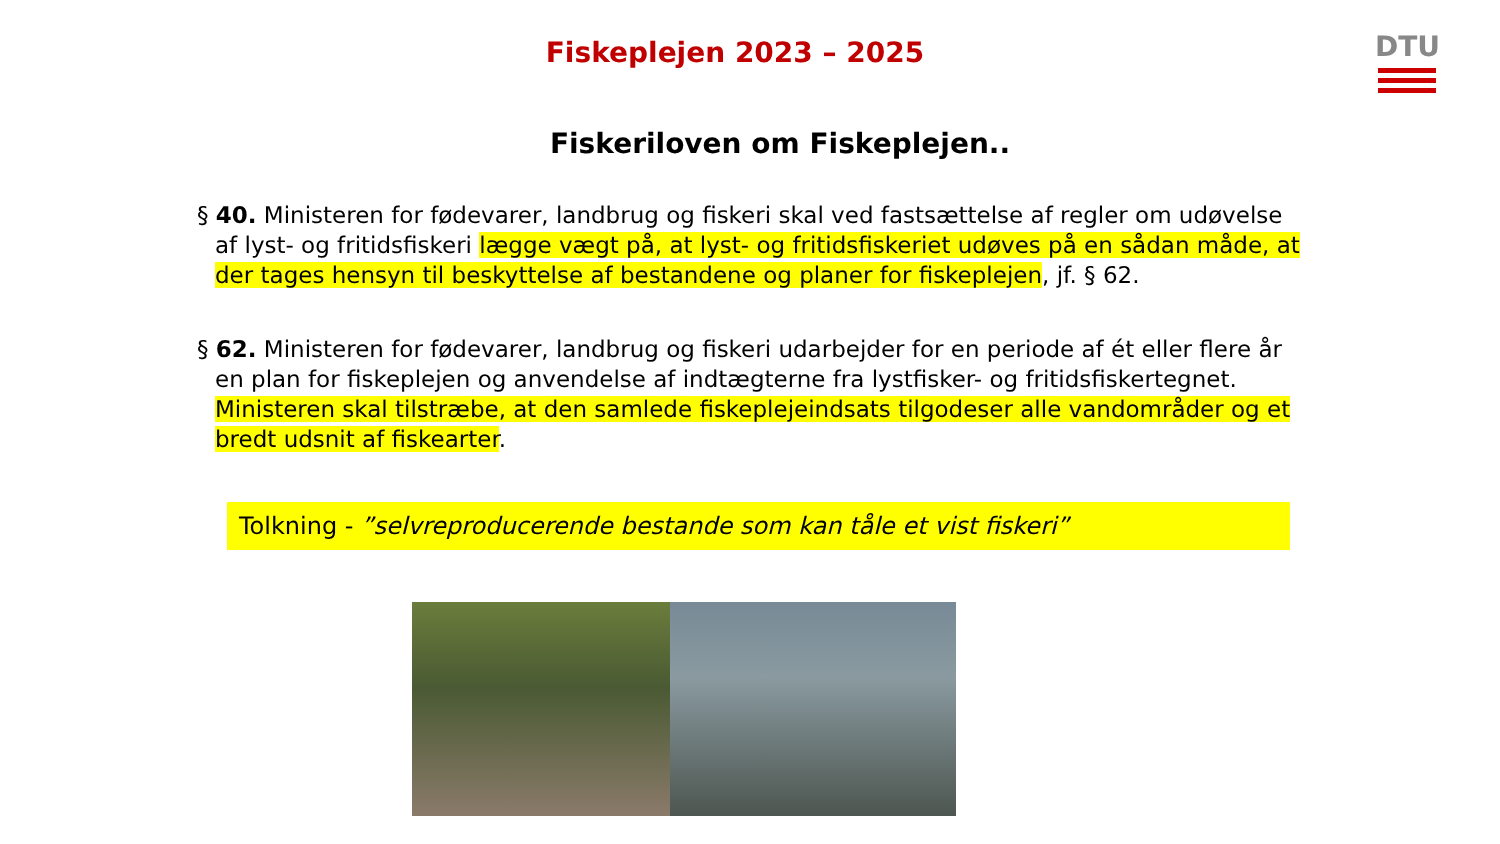DTU
Fiskeplejen 2023 – 2025
Fiskeriloven om Fiskeplejen..
§ 40. Ministeren for fødevarer, landbrug og fiskeri skal ved fastsættelse af regler om udøvelse af lyst- og fritidsfiskeri lægge vægt på, at lyst- og fritidsfiskeriet udøves på en sådan måde, at der tages hensyn til beskyttelse af bestandene og planer for fiskeplejen, jf. § 62.
§ 62. Ministeren for fødevarer, landbrug og fiskeri udarbejder for en periode af ét eller flere år en plan for fiskeplejen og anvendelse af indtægterne fra lystfisker- og fritidsfiskertegnet. Ministeren skal tilstræbe, at den samlede fiskeplejeindsats tilgodeser alle vandområder og et bredt udsnit af fiskearter.
Tolkning - ”selvreproducerende bestande som kan tåle et vist fiskeri”